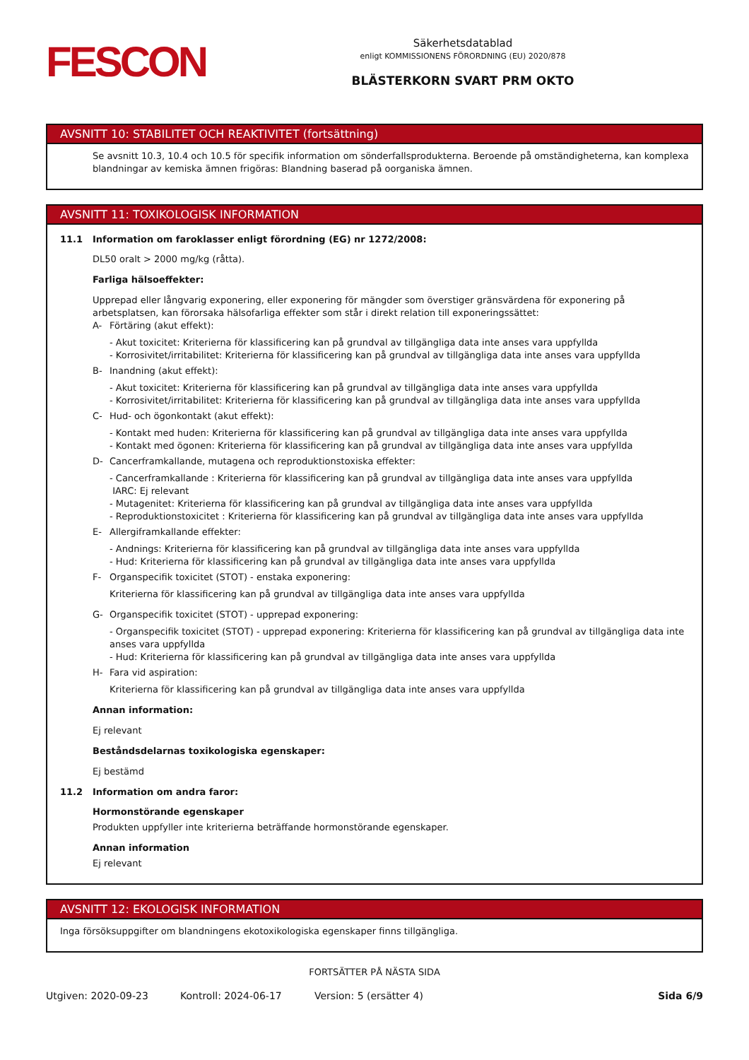FESCON
Säkerhetsdatablad
enligt KOMMISSIONENS FÖRORDNING (EU) 2020/878
BLÄSTERKORN SVART PRM OKTO
AVSNITT 10: STABILITET OCH REAKTIVITET (fortsättning)
Se avsnitt 10.3, 10.4 och 10.5 för specifik information om sönderfallsprodukterna. Beroende på omständigheterna, kan komplexa blandningar av kemiska ämnen frigöras: Blandning baserad på oorganiska ämnen.
AVSNITT 11: TOXIKOLOGISK INFORMATION
11.1 Information om faroklasser enligt förordning (EG) nr 1272/2008:
DL50 oralt > 2000 mg/kg (råtta).
Farliga hälsoeffekter:
Upprepad eller långvarig exponering, eller exponering för mängder som överstiger gränsvärdena för exponering på arbetsplatsen, kan förorsaka hälsofarliga effekter som står i direkt relation till exponeringssättet:
A- Förtäring (akut effekt):
- Akut toxicitet: Kriterierna för klassificering kan på grundval av tillgängliga data inte anses vara uppfyllda
- Korrosivitet/irritabilitet: Kriterierna för klassificering kan på grundval av tillgängliga data inte anses vara uppfyllda
B- Inandning (akut effekt):
- Akut toxicitet: Kriterierna för klassificering kan på grundval av tillgängliga data inte anses vara uppfyllda
- Korrosivitet/irritabilitet: Kriterierna för klassificering kan på grundval av tillgängliga data inte anses vara uppfyllda
C- Hud- och ögonkontakt (akut effekt):
- Kontakt med huden: Kriterierna för klassificering kan på grundval av tillgängliga data inte anses vara uppfyllda
- Kontakt med ögonen: Kriterierna för klassificering kan på grundval av tillgängliga data inte anses vara uppfyllda
D- Cancerframkallande, mutagena och reproduktionstoxiska effekter:
- Cancerframkallande : Kriterierna för klassificering kan på grundval av tillgängliga data inte anses vara uppfyllda
IARC: Ej relevant
- Mutagenitet: Kriterierna för klassificering kan på grundval av tillgängliga data inte anses vara uppfyllda
- Reproduktionstoxicitet : Kriterierna för klassificering kan på grundval av tillgängliga data inte anses vara uppfyllda
E- Allergiframkallande effekter:
- Andnings: Kriterierna för klassificering kan på grundval av tillgängliga data inte anses vara uppfyllda
- Hud: Kriterierna för klassificering kan på grundval av tillgängliga data inte anses vara uppfyllda
F- Organspecifik toxicitet (STOT) - enstaka exponering:
Kriterierna för klassificering kan på grundval av tillgängliga data inte anses vara uppfyllda
G- Organspecifik toxicitet (STOT) - upprepad exponering:
- Organspecifik toxicitet (STOT) - upprepad exponering: Kriterierna för klassificering kan på grundval av tillgängliga data inte anses vara uppfyllda
- Hud: Kriterierna för klassificering kan på grundval av tillgängliga data inte anses vara uppfyllda
H- Fara vid aspiration:
Kriterierna för klassificering kan på grundval av tillgängliga data inte anses vara uppfyllda
Annan information:
Ej relevant
Beståndsdelarnas toxikologiska egenskaper:
Ej bestämd
11.2 Information om andra faror:
Hormonstörande egenskaper
Produkten uppfyller inte kriterierna beträffande hormonstörande egenskaper.
Annan information
Ej relevant
AVSNITT 12: EKOLOGISK INFORMATION
Inga försöksuppgifter om blandningens ekotoxikologiska egenskaper finns tillgängliga.
FORTSÄTTER PÅ NÄSTA SIDA
Utgiven: 2020-09-23 Kontroll: 2024-06-17 Version: 5 (ersätter 4) Sida 6/9